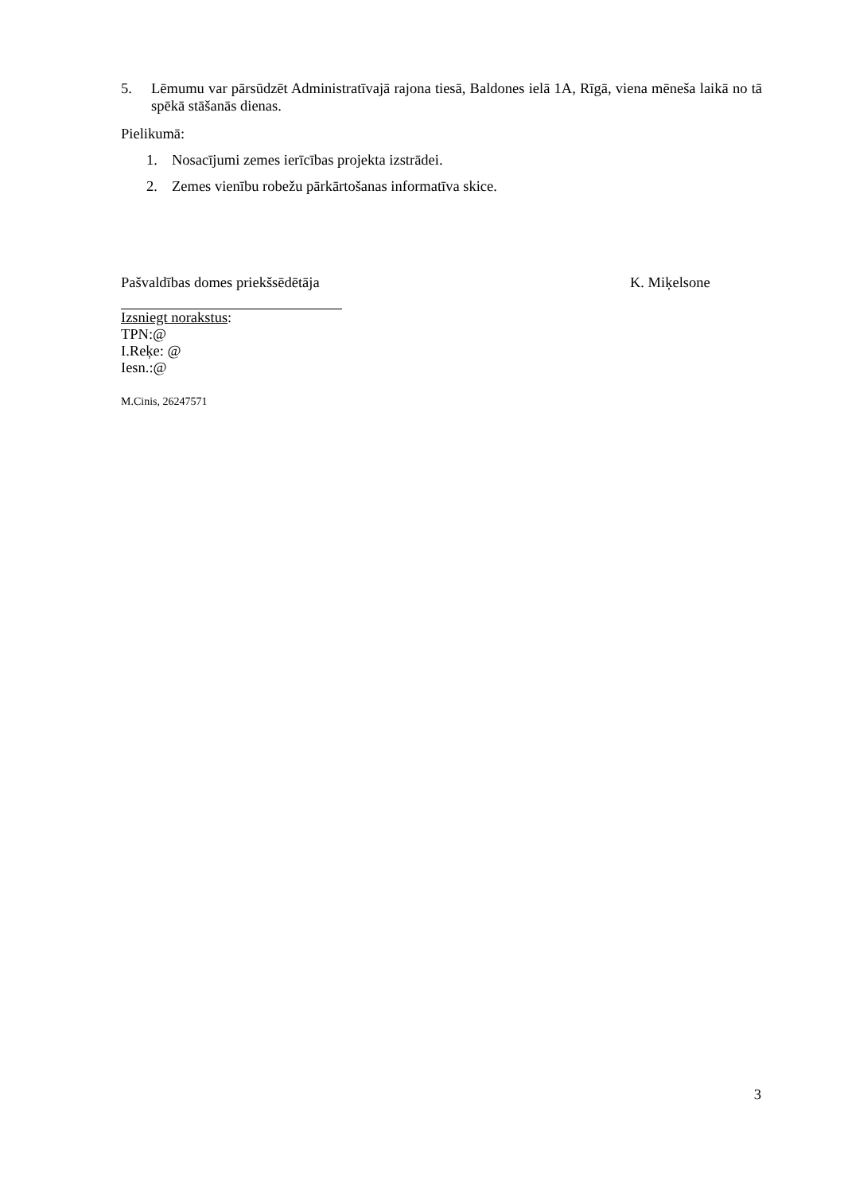5. Lēmumu var pārsūdzēt Administratīvajā rajona tiesā, Baldones ielā 1A, Rīgā, viena mēneša laikā no tā spēkā stāšanās dienas.
Pielikumā:
1. Nosacījumi zemes ierīcības projekta izstrādei.
2. Zemes vienību robežu pārkārtošanas informatīva skice.
Pašvaldības domes priekšsēdētāja K. Miķelsone
Izsniegt norakstus:
TPN:@
I.Reķe: @
Iesn.:@
M.Cinis, 26247571
3